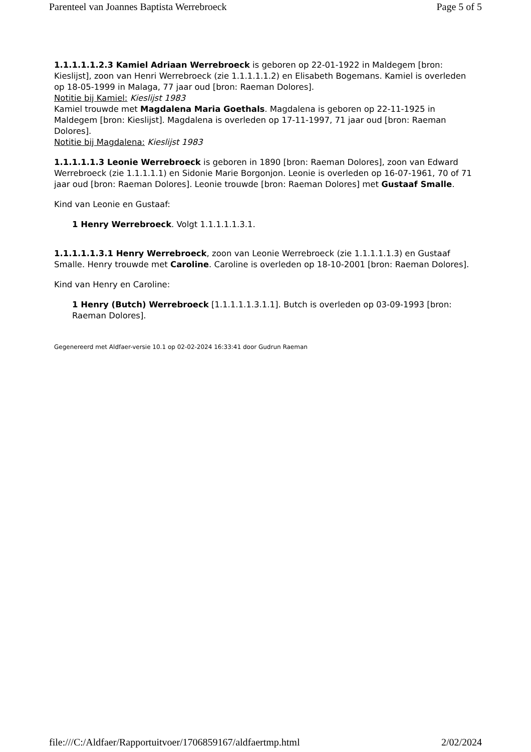Parenteel van Joannes Baptista Werrebroeck Page 5 of 5
1.1.1.1.1.2.3 Kamiel Adriaan Werrebroeck is geboren op 22-01-1922 in Maldegem [bron: Kieslijst], zoon van Henri Werrebroeck (zie 1.1.1.1.1.2) en Elisabeth Bogemans. Kamiel is overleden op 18-05-1999 in Malaga, 77 jaar oud [bron: Raeman Dolores].
Notitie bij Kamiel: Kieslijst 1983
Kamiel trouwde met Magdalena Maria Goethals. Magdalena is geboren op 22-11-1925 in Maldegem [bron: Kieslijst]. Magdalena is overleden op 17-11-1997, 71 jaar oud [bron: Raeman Dolores].
Notitie bij Magdalena: Kieslijst 1983
1.1.1.1.1.3 Leonie Werrebroeck is geboren in 1890 [bron: Raeman Dolores], zoon van Edward Werrebroeck (zie 1.1.1.1.1) en Sidonie Marie Borgonjon. Leonie is overleden op 16-07-1961, 70 of 71 jaar oud [bron: Raeman Dolores]. Leonie trouwde [bron: Raeman Dolores] met Gustaaf Smalle.
Kind van Leonie en Gustaaf:
1 Henry Werrebroeck. Volgt 1.1.1.1.1.3.1.
1.1.1.1.1.3.1 Henry Werrebroeck, zoon van Leonie Werrebroeck (zie 1.1.1.1.1.3) en Gustaaf Smalle. Henry trouwde met Caroline. Caroline is overleden op 18-10-2001 [bron: Raeman Dolores].
Kind van Henry en Caroline:
1 Henry (Butch) Werrebroeck [1.1.1.1.1.3.1.1]. Butch is overleden op 03-09-1993 [bron: Raeman Dolores].
Gegenereerd met Aldfaer-versie 10.1 op 02-02-2024 16:33:41 door Gudrun Raeman
file:///C:/Aldfaer/Rapportuitvoer/1706859167/aldfaertmp.html 2/02/2024